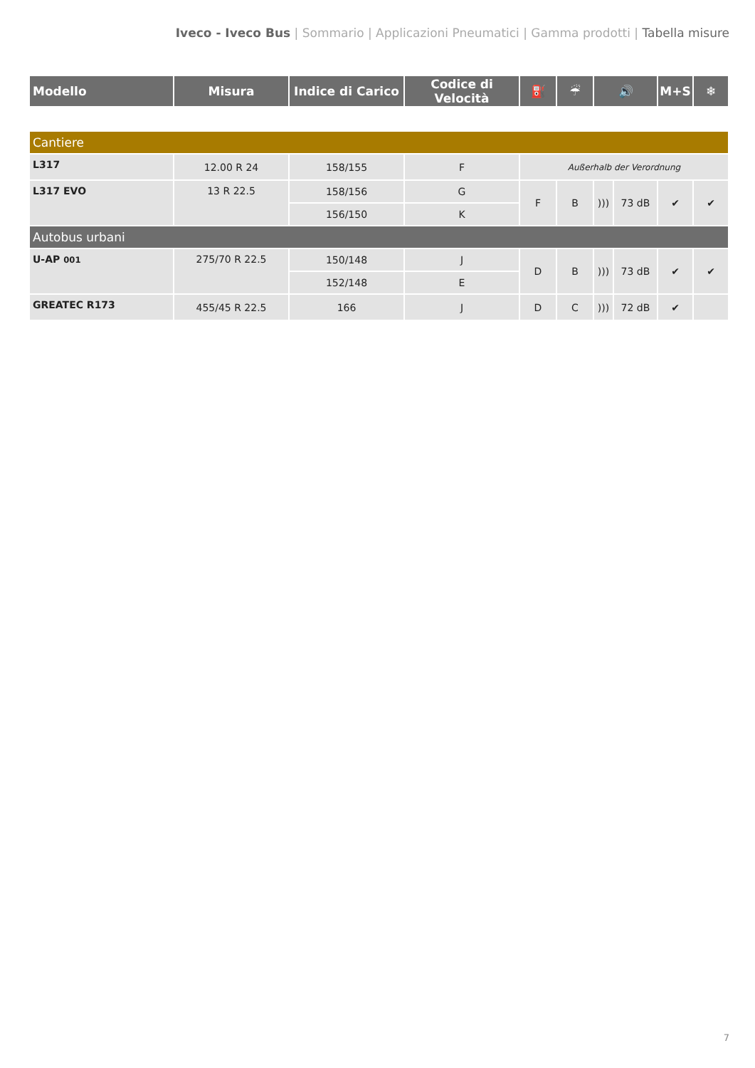Iveco - Iveco Bus | Sommario | Applicazioni Pneumatici | Gamma prodotti | Tabella misure
| Modello | Misura | Indice di Carico | Codice di Velocità | ⛽ | ☔ | 🔊 | | M+S | ❄ |
| --- | --- | --- | --- | --- | --- | --- | --- | --- | --- |
| Cantiere | | | | | | | | | |
| L317 | 12.00 R 24 | 158/155 | F | Außerhalb der Verordnung | | | | | |
| L317 EVO | 13 R 22.5 | 158/156 | G | F | B | ))) | 73 dB | ✔ | ✔ |
| | | 156/150 | K | | | | | | |
| Autobus urbani | | | | | | | | | |
| U-AP 001 | 275/70 R 22.5 | 150/148 | J | D | B | ))) | 73 dB | ✔ | ✔ |
| | | 152/148 | E | | | | | | |
| GREATEC R173 | 455/45 R 22.5 | 166 | J | D | C | ))) | 72 dB | ✔ | |
7